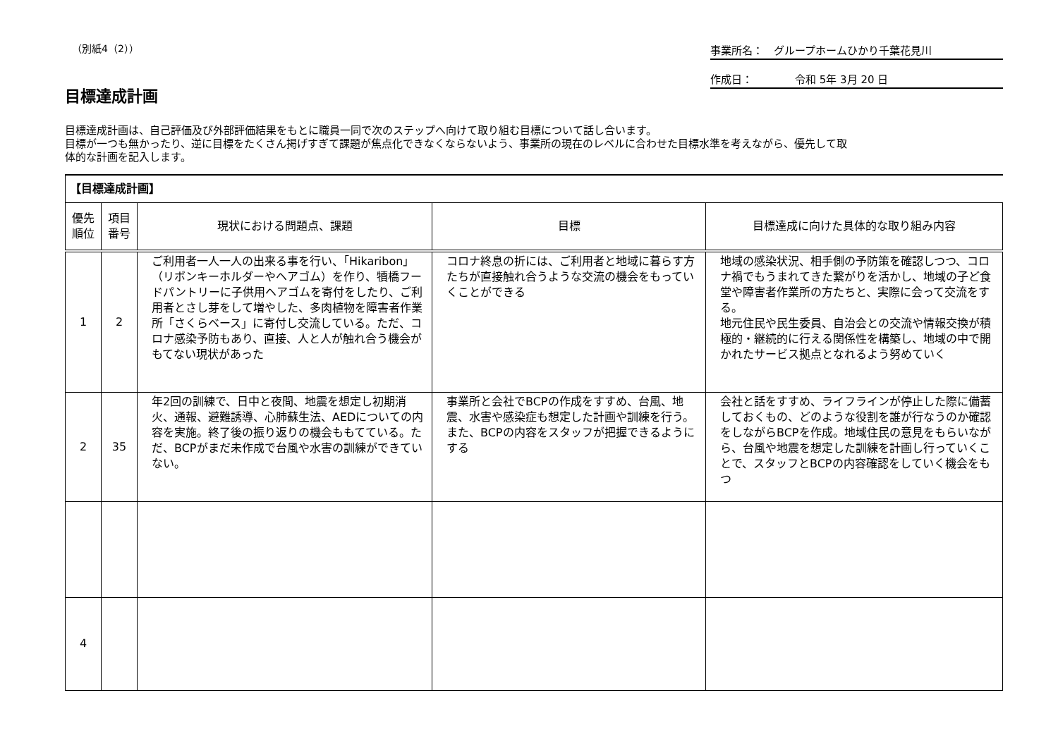（別紙4（2）） 事業所名：　グループホームひかり千葉花見川
作成日：　　　　令和 5年 3月 20 日
目標達成計画
目標達成計画は、自己評価及び外部評価結果をもとに職員一同で次のステップへ向けて取り組む目標について話し合います。
目標が一つも無かったり、逆に目標をたくさん掲げすぎて課題が焦点化できなくならないよう、事業所の現在のレベルに合わせた目標水準を考えながら、優先して取
体的な計画を記入します。
| 【目標達成計画】 | | | | |
| 優先 順位 | 項目 番号 | 現状における問題点、課題 | 目標 | 目標達成に向けた具体的な取り組み内容 |
| 1 | 2 | ご利用者一人一人の出来る事を行い、「Hikaribon」（リボンキーホルダーやヘアゴム）を作り、犢橋フードパントリーに子供用ヘアゴムを寄付をしたり、ご利用者とさし芽をして増やした、多肉植物を障害者作業所「さくらベース」に寄付し交流している。ただ、コロナ感染予防もあり、直接、人と人が触れ合う機会がもてない現状があった | コロナ終息の折には、ご利用者と地域に暮らす方たちが直接触れ合うような交流の機会をもっていくことができる | 地域の感染状況、相手側の予防策を確認しつつ、コロナ禍でもうまれてきた繋がりを活かし、地域の子ど食堂や障害者作業所の方たちと、実際に会って交流をする。 地元住民や民生委員、自治会との交流や情報交換が積極的・継続的に行える関係性を構築し、地域の中で開かれたサービス拠点となれるよう努めていく |
| 2 | 35 | 年2回の訓練で、日中と夜間、地震を想定し初期消火、通報、避難誘導、心肺蘇生法、AEDについての内容を実施。終了後の振り返りの機会ももてている。ただ、BCPがまだ未作成で台風や水害の訓練ができていない。 | 事業所と会社でBCPの作成をすすめ、台風、地震、水害や感染症も想定した計画や訓練を行う。また、BCPの内容をスタッフが把握できるようにする | 会社と話をすすめ、ライフラインが停止した際に備蓄しておくもの、どのような役割を誰が行なうのか確認をしながらBCPを作成。地域住民の意見をもらいながら、台風や地震を想定した訓練を計画し行っていくことで、スタッフとBCPの内容確認をしていく機会をもつ |
| 4 | | | | |